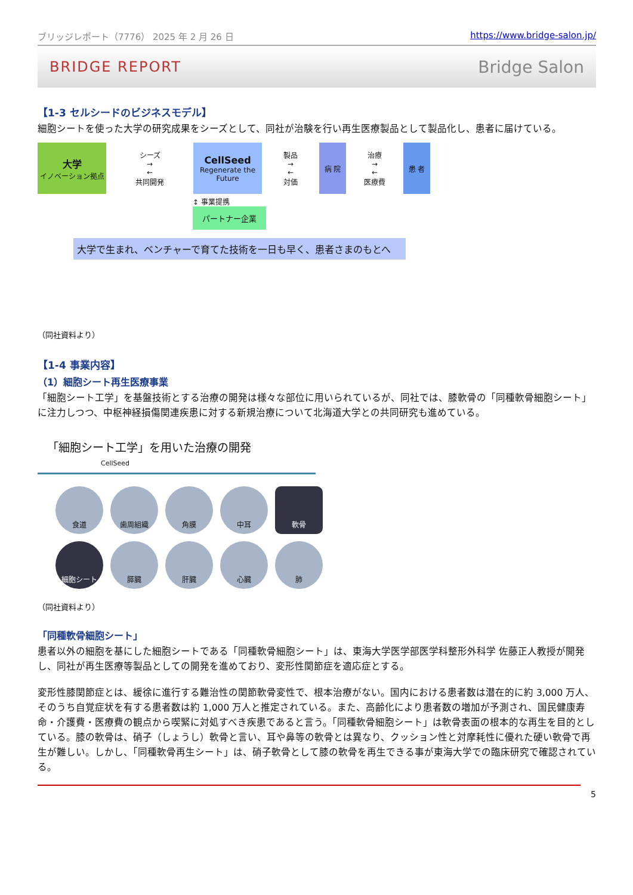ブリッジレポート（7776） 2025 年 2 月 26 日 https://www.bridge-salon.jp/
BRIDGE REPORT Bridge Salon
【1-3 セルシードのビジネスモデル】
細胞シートを使った大学の研究成果をシーズとして、同社が治験を行い再生医療製品として製品化し、患者に届けている。
大学
イノベーション拠点
シーズ
→
←
共同開発
CellSeed
Regenerate the Future
製品
→
←
対価
病 院
治療
→
←
医療費
患 者
↕ 事業提携
パートナー企業
大学で生まれ、ベンチャーで育てた技術を一日も早く、患者さまのもとへ
（同社資料より）
【1-4 事業内容】
（1）細胞シート再生医療事業
「細胞シート工学」を基盤技術とする治療の開発は様々な部位に用いられているが、同社では、膝軟骨の「同種軟骨細胞シート」に注力しつつ、中枢神経損傷関連疾患に対する新規治療について北海道大学との共同研究も進めている。
「細胞シート工学」を用いた治療の開発 CellSeed
食道
歯周組織
角膜
中耳
軟骨
細胞シート
膵臓
肝臓
心臓
肺
（同社資料より）
「同種軟骨細胞シート」
患者以外の細胞を基にした細胞シートである「同種軟骨細胞シート」は、東海大学医学部医学科整形外科学 佐藤正人教授が開発し、同社が再生医療等製品としての開発を進めており、変形性関節症を適応症とする。
変形性膝関節症とは、緩徐に進行する難治性の関節軟骨変性で、根本治療がない。国内における患者数は潜在的に約 3,000 万人、そのうち自覚症状を有する患者数は約 1,000 万人と推定されている。また、高齢化により患者数の増加が予測され、国民健康寿命・介護費・医療費の観点から喫緊に対処すべき疾患であると言う。「同種軟骨細胞シート」は軟骨表面の根本的な再生を目的としている。膝の軟骨は、硝子（しょうし）軟骨と言い、耳や鼻等の軟骨とは異なり、クッション性と対摩耗性に優れた硬い軟骨で再生が難しい。しかし、「同種軟骨再生シート」は、硝子軟骨として膝の軟骨を再生できる事が東海大学での臨床研究で確認されている。
5